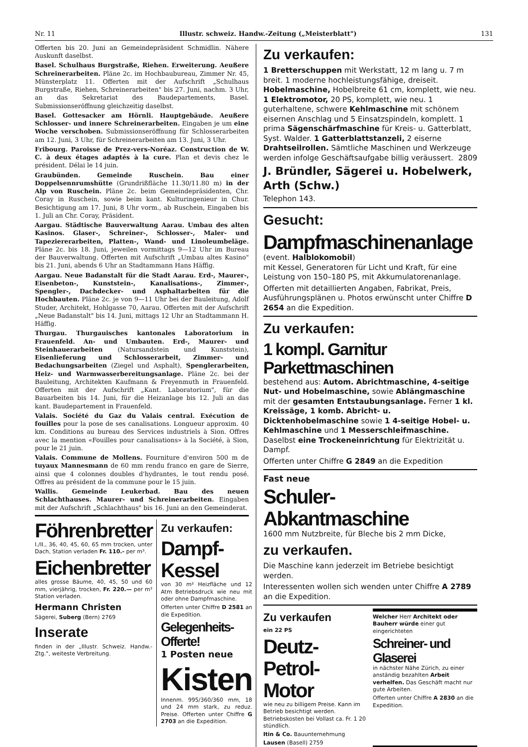Nr. 11 Illustr. schweiz. Handw.-Zeitung („Meisterblatt") 131
Offerten bis 20. Juni an Gemeindepräsident Schmidlin. Nähere Auskunft daselbst.
Basel. Schulhaus Burgstraße, Riehen. Erweiterung. Aeußere Schreinerarbeiten. Pläne 2c. im Hochbaubureau, Zimmer Nr. 45, Münsterplatz 11. Offerten mit der Aufschrift „Schulhaus Burgstraße, Riehen, Schreinerarbeiten" bis 27. Juni, nachm. 3 Uhr, an das Sekretariat des Baudepartements, Basel. Submissionseröffnung gleichzeitig daselbst.
Basel. Gottesacker am Hörnli. Hauptgebäude. Aeußere Schlosser- und innere Schreinerarbeiten. Eingaben je um eine Woche verschoben. Submissionseröffnung für Schlosserarbeiten am 12. Juni, 3 Uhr, für Schreinerarbeiten am 13. Juni, 3 Uhr.
Fribourg. Paroisse de Prez-vers-Noréaz. Construction de W. C. à deux étages adaptés à la cure. Plan et devis chez le président. Délai le 14 juin.
Graubünden. Gemeinde Ruschein. Bau einer Doppelsennrumshütte (Grundrißfläche 11.30/11.80 m) in der Alp von Ruschein. Pläne 2c. beim Gemeindepräsidenten, Chr. Coray in Ruschein, sowie beim kant. Kulturingenieur in Chur. Besichtigung am 17. Juni, 8 Uhr vorm., ab Ruschein, Eingaben bis 1. Juli an Chr. Coray, Präsident.
Aargau. Städtische Bauverwaltung Aarau. Umbau des alten Kasinos. Glaser-, Schreiner-, Schlosser-, Maler- und Tapeziererarbeiten, Platten-, Wand- und Linoleumbeläge. Pläne 2c. bis 18. Juni, jeweilen vormittags 9—12 Uhr im Bureau der Bauverwaltung. Offerten mit Aufschrift „Umbau altes Kasino" bis 21. Juni, abends 6 Uhr an Stadtammann Hans Häffig.
Aargau. Neue Badanstalt für die Stadt Aarau. Erd-, Maurer-, Eisenbeton-, Kunststein-, Kanalisations-, Zimmer-, Spengler-, Dachdecker- und Asphaltarbeiten für die Hochbauten. Pläne 2c. je von 9—11 Uhr bei der Bauleitung, Adolf Studer, Architekt, Hohlgasse 70, Aarau. Offerten mit der Aufschrift „Neue Badanstalt" bis 14. Juni, mittags 12 Uhr an Stadtammann H. Häffig.
Thurgau. Thurgauisches kantonales Laboratorium in Frauenfeld. An- und Umbauten. Erd-, Maurer- und Steinhauerarbeiten (Natursandstein und Kunststein), Eisenlieferung und Schlosserarbeit, Zimmer- und Bedachungsarbeiten (Ziegel und Asphalt), Spenglerarbeiten, Heiz- und Warmwasserbereitungsanlage. Pläne 2c. bei der Bauleitung, Architekten Kaufmann & Freyenmuth in Frauenfeld. Offerten mit der Aufschrift „Kant. Laboratorium", für die Bauarbeiten bis 14. Juni, für die Heizanlage bis 12. Juli an das kant. Baudepartement in Frauenfeld.
Valais. Société du Gaz du Valais central. Exécution de fouilles pour la pose de ses canalisations. Longueur approxim. 40 km. Conditions au bureau des Services industriels à Sion. Offres avec la mention «Fouilles pour canalisations» à la Société, à Sion, pour le 21 juin.
Valais. Commune de Mollens. Fourniture d'environ 500 m de tuyaux Mannesmann de 60 mm rendu franco en gare de Sierre, ainsi que 4 colonnes doubles d'hydrantes, le tout rendu posé. Offres au président de la commune pour le 15 juin.
Wallis. Gemeinde Leukerbad. Bau des neuen Schlachthauses. Maurer- und Schreinerarbeiten. Eingaben mit der Aufschrift „Schlachthaus" bis 16. Juni an den Gemeinderat.
Föhrenbretter
I./II., 36, 40, 45, 60, 65 mm trocken, unter Dach, Station verladen Fr. 110.- per m³.
Eichenbretter
alles grosse Bäume, 40, 45, 50 und 60 mm, vierjährig, trocken, Fr. 220.— per m³ Station verladen.
Hermann Christen
Sägerei, Suberg (Bern) 2769
Inserate
finden in der „Illustr. Schweiz. Handw.-Ztg.", weiteste Verbreitung.
Zu verkaufen:
Dampf-Kessel
von 30 m² Heizfläche und 12 Atm Betriebsdruck wie neu mit oder ohne Dampfmaschine.
Offerten unter Chiffre D 2581 an die Expedition.
Gelegenheits-Offerte!
1 Posten neue
Kisten
Innenm. 995/360/360 mm, 18 und 24 mm stark, zu reduz. Preise. Offerten unter Chiffre G 2703 an die Expedition.
Zu verkaufen:
1 Bretterschuppen mit Werkstatt, 12 m lang u. 7 m breit. 1 moderne hochleistungsfähige, dreiseit. Hobelmaschine, Hobelbreite 61 cm, komplett, wie neu. 1 Elektromotor, 20 PS, komplett, wie neu. 1 guterhaltene, schwere Kehlmaschine mit schönem eisernen Anschlag und 5 Einsatzspindeln, komplett. 1 prima Sägenschärfmaschine für Kreis- u. Gatterblatt, Syst. Walder. 1 Gatterblattstanzeli, 2 eiserne Drahtseilrollen. Sämtliche Maschinen und Werkzeuge werden infolge Geschäftsaufgabe billig veräussert. 2809
J. Bründler, Sägerei u. Hobelwerk, Arth (Schw.)
Telephon 143.
Gesucht:
Dampfmaschinenanlage
(event. Halblokomobil)
mit Kessel, Generatoren für Licht und Kraft, für eine Leistung von 150–180 PS, mit Akkumulatorenanlage.
Offerten mit detaillierten Angaben, Fabrikat, Preis, Ausführungsplänen u. Photos erwünscht unter Chiffre D 2654 an die Expedition.
Zu verkaufen:
1 kompl. Garnitur Parkettmaschinen
bestehend aus: Autom. Abrichtmaschine, 4-seitige Nut- und Hobelmaschine, sowie Ablängmaschine mit der gesamten Entstaubungsanlage. Ferner 1 kl. Kreissäge, 1 komb. Abricht- u. Dicktenhobelmaschine sowie 1 4-seitige Hobel- u. Kehlmaschine und 1 Messerschleifmaschine. Daselbst eine Trockeneinrichtung für Elektrizität u. Dampf.
Offerten unter Chiffre G 2849 an die Expedition
Fast neue
Schuler-Abkantmaschine
1600 mm Nutzbreite, für Bleche bis 2 mm Dicke,
zu verkaufen.
Die Maschine kann jederzeit im Betriebe besichtigt werden.
Interessenten wollen sich wenden unter Chiffre A 2789 an die Expedition.
Zu verkaufen
ein 22 PS
Deutz-
Petrol-Motor
wie neu zu billigem Preise. Kann im Betrieb besichtigt werden. Betriebskosten bei Vollast ca. Fr. 1 20 stündlich.
Itin & Co. Bauunternehmung
Lausen (Basell) 2759
Welcher Herr Architekt oder Bauherr würde einer gut eingerichteten
Schreiner- und Glaserei
in nächster Nähe Zürich, zu einer anständig bezahlten Arbeit verhelfen. Das Geschäft macht nur gute Arbeiten.
Offerten unter Chiffre A 2830 an die Expedition.